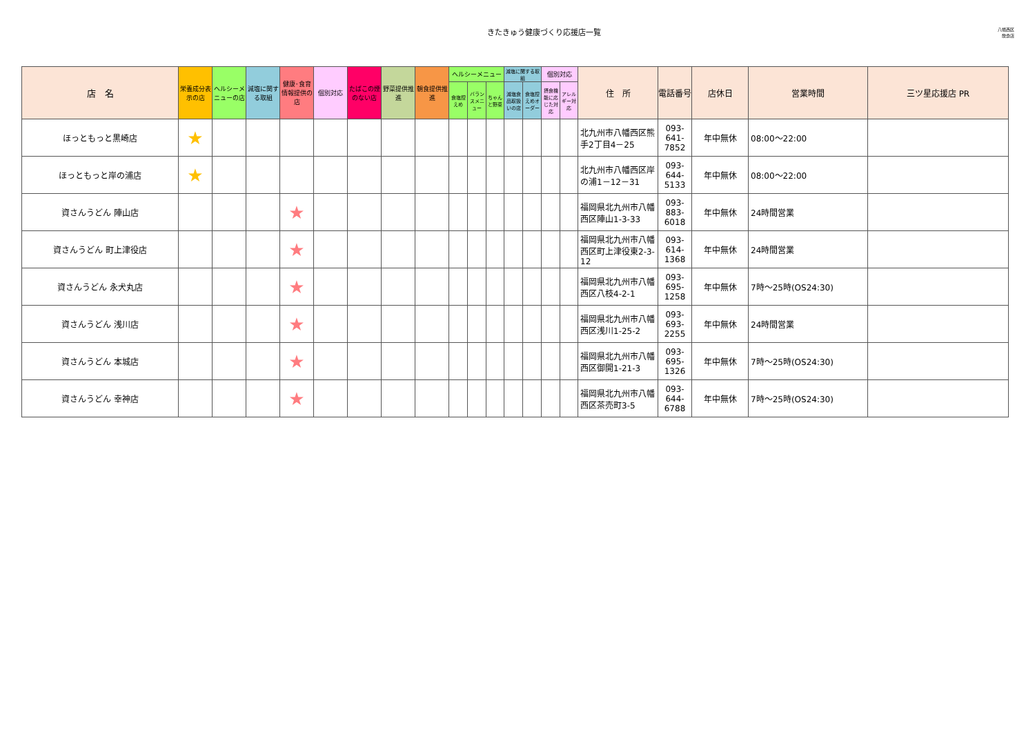きたきゅう健康づくり応援店一覧
八幡西区
飲食店
| 店 名 | 栄養成分表示の店 | ヘルシーメニューの店 | 減塩に関する取組 | 健康･食育情報提供の店 | 個別対応 | たばこの煙のない店 | 野菜提供推進 | 朝食提供推進 | ヘルシーメニュー | | | 減塩に関する取組 | | 個別対応 | | 住 所 | 電話番号 | 店休日 | 営業時間 | 三ツ星応援店 PR |
| --- | --- | --- | --- | --- | --- | --- | --- | --- | --- | --- | --- | --- | --- | --- | --- | --- | --- | --- | --- | --- |
| | | | | | | | | | 食塩控えめ | バランスメニュー | ちゃんと野菜 | 減塩食品取扱いの店 | 食塩控えめオーダー | 摂食機能に応じた対応 | アレルギー対応 | | | | | |
| ほっともっと黒崎店 | ★ | | | | | | | | | | | | | | | 北九州市八幡西区熊手2丁目4－25 | 093-641-7852 | 年中無休 | 08:00～22:00 | |
| ほっともっと岸の浦店 | ★ | | | | | | | | | | | | | | | 北九州市八幡西区岸の浦1－12－31 | 093-644-5133 | 年中無休 | 08:00～22:00 | |
| 資さんうどん 陣山店 | | | | ★ | | | | | | | | | | | | 福岡県北九州市八幡西区陣山1-3-33 | 093-883-6018 | 年中無休 | 24時間営業 | |
| 資さんうどん 町上津役店 | | | | ★ | | | | | | | | | | | | 福岡県北九州市八幡西区町上津役東2-3-12 | 093-614-1368 | 年中無休 | 24時間営業 | |
| 資さんうどん 永犬丸店 | | | | ★ | | | | | | | | | | | | 福岡県北九州市八幡西区八枝4-2-1 | 093-695-1258 | 年中無休 | 7時～25時(OS24:30) | |
| 資さんうどん 浅川店 | | | | ★ | | | | | | | | | | | | 福岡県北九州市八幡西区浅川1-25-2 | 093-693-2255 | 年中無休 | 24時間営業 | |
| 資さんうどん 本城店 | | | | ★ | | | | | | | | | | | | 福岡県北九州市八幡西区御開1-21-3 | 093-695-1326 | 年中無休 | 7時～25時(OS24:30) | |
| 資さんうどん 幸神店 | | | | ★ | | | | | | | | | | | | 福岡県北九州市八幡西区茶売町3-5 | 093-644-6788 | 年中無休 | 7時～25時(OS24:30) | |